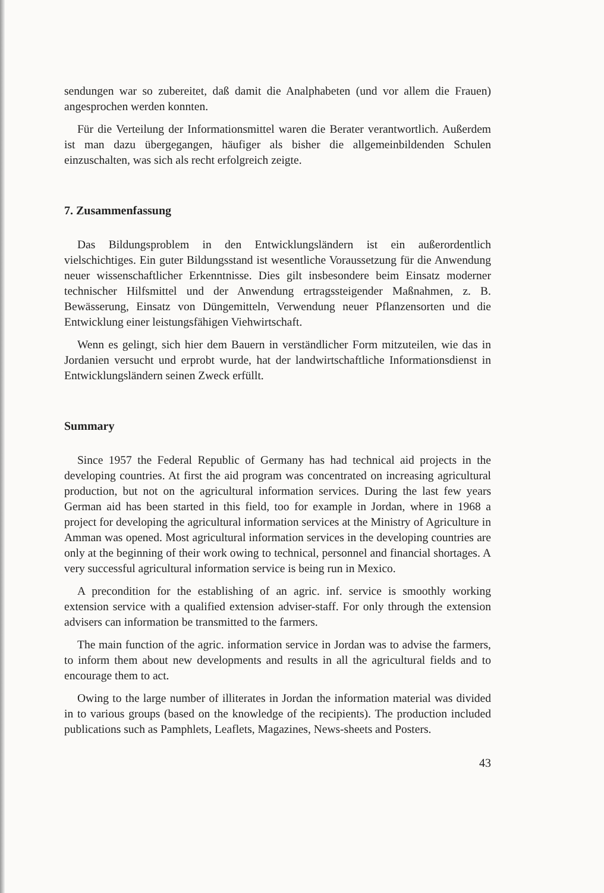sendungen war so zubereitet, daß damit die Analphabeten (und vor allem die Frauen) angesprochen werden konnten.
Für die Verteilung der Informationsmittel waren die Berater verantwortlich. Außerdem ist man dazu übergegangen, häufiger als bisher die allgemeinbildenden Schulen einzuschalten, was sich als recht erfolgreich zeigte.
7. Zusammenfassung
Das Bildungsproblem in den Entwicklungsländern ist ein außerordentlich vielschichtiges. Ein guter Bildungsstand ist wesentliche Voraussetzung für die Anwendung neuer wissenschaftlicher Erkenntnisse. Dies gilt insbesondere beim Einsatz moderner technischer Hilfsmittel und der Anwendung ertragssteigender Maßnahmen, z. B. Bewässerung, Einsatz von Düngemitteln, Verwendung neuer Pflanzensorten und die Entwicklung einer leistungsfähigen Viehwirtschaft.
Wenn es gelingt, sich hier dem Bauern in verständlicher Form mitzuteilen, wie das in Jordanien versucht und erprobt wurde, hat der landwirtschaftliche Informationsdienst in Entwicklungsländern seinen Zweck erfüllt.
Summary
Since 1957 the Federal Republic of Germany has had technical aid projects in the developing countries. At first the aid program was concentrated on increasing agricultural production, but not on the agricultural information services. During the last few years German aid has been started in this field, too for example in Jordan, where in 1968 a project for developing the agricultural information services at the Ministry of Agriculture in Amman was opened. Most agricultural information services in the developing countries are only at the beginning of their work owing to technical, personnel and financial shortages. A very successful agricultural information service is being run in Mexico.
A precondition for the establishing of an agric. inf. service is smoothly working extension service with a qualified extension adviser-staff. For only through the extension advisers can information be transmitted to the farmers.
The main function of the agric. information service in Jordan was to advise the farmers, to inform them about new developments and results in all the agricultural fields and to encourage them to act.
Owing to the large number of illiterates in Jordan the information material was divided in to various groups (based on the knowledge of the recipients). The production included publications such as Pamphlets, Leaflets, Magazines, News-sheets and Posters.
43